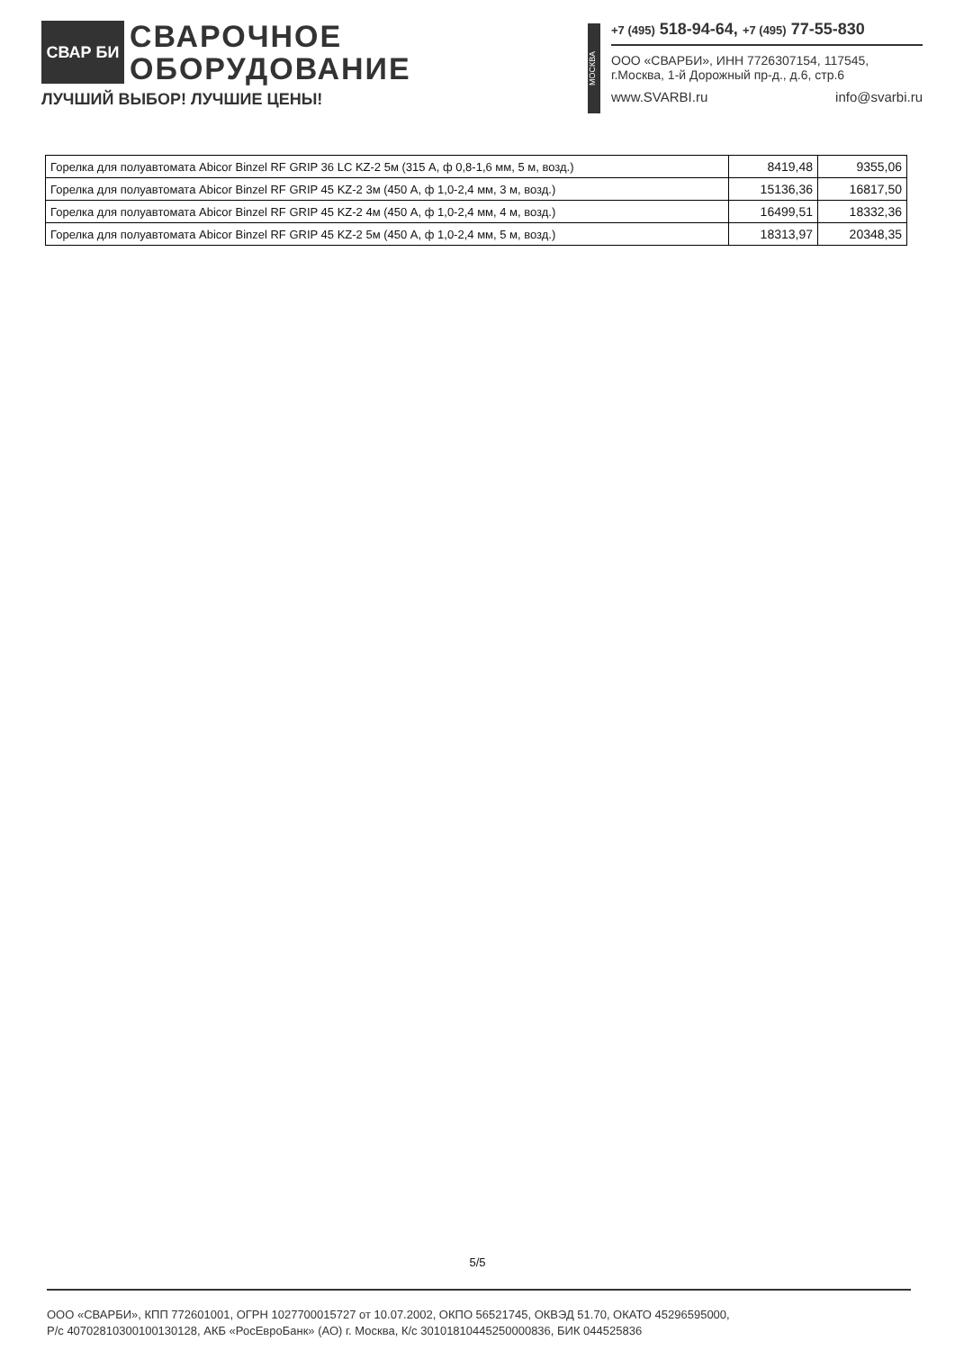СВАР БИ
СВАРОЧНОЕ
ОБОРУДОВАНИЕ
ЛУЧШИЙ ВЫБОР! ЛУЧШИЕ ЦЕНЫ!
МОСКВА
+7 (495) 518-94-64, +7 (495) 77-55-830
ООО «СВАРБИ», ИНН 7726307154, 117545,
г.Москва, 1-й Дорожный пр-д., д.6, стр.6
www.SVARBI.ru info@svarbi.ru
| Горелка для полуавтомата Abicor Binzel RF GRIP 36 LC KZ-2 5м (315 А, ф 0,8-1,6 мм, 5 м, возд.) | 8419,48 | 9355,06 |
| Горелка для полуавтомата Abicor Binzel RF GRIP 45 KZ-2 3м (450 А, ф 1,0-2,4 мм, 3 м, возд.) | 15136,36 | 16817,50 |
| Горелка для полуавтомата Abicor Binzel RF GRIP 45 KZ-2 4м (450 А, ф 1,0-2,4 мм, 4 м, возд.) | 16499,51 | 18332,36 |
| Горелка для полуавтомата Abicor Binzel RF GRIP 45 KZ-2 5м (450 А, ф 1,0-2,4 мм, 5 м, возд.) | 18313,97 | 20348,35 |
5/5
ООО «СВАРБИ», КПП 772601001, ОГРН 1027700015727 от 10.07.2002, ОКПО 56521745, ОКВЭД 51.70, ОКАТО 45296595000,
Р/с 40702810300100130128, АКБ «РосЕвроБанк» (АО) г. Москва, К/с 30101810445250000836, БИК 044525836